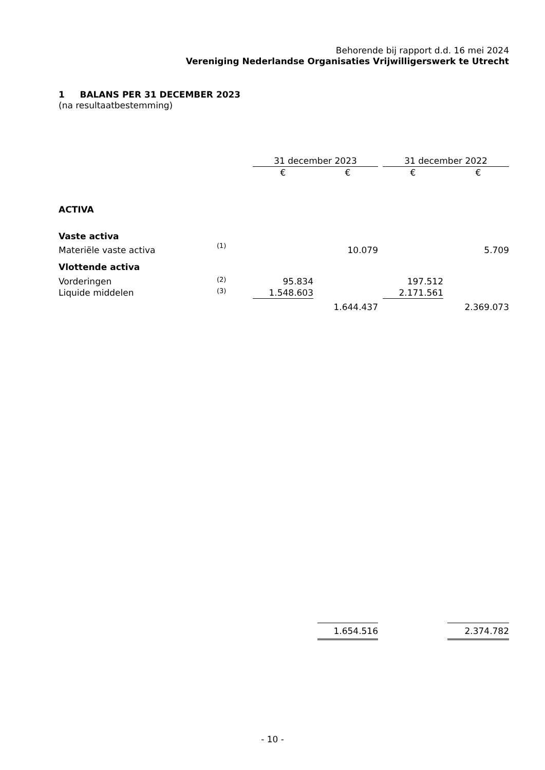Behorende bij rapport d.d. 16 mei 2024
Vereniging Nederlandse Organisaties Vrijwilligerswerk te Utrecht
1 BALANS PER 31 DECEMBER 2023
(na resultaatbestemming)
| | | 31 december 2023 | | | | 31 december 2022 | | |
| --- | --- | --- | --- | --- | --- | --- | --- | --- |
| | | € | | € | | € | | € |
| ACTIVA | | | | | | | | |
| Vaste activa | | | | | | | | |
| Materiële vaste activa | (1) | | | 10.079 | | | | 5.709 |
| Vlottende activa | | | | | | | | |
| Vorderingen | (2) | 95.834 | | | | 197.512 | | |
| Liquide middelen | (3) | 1.548.603 | | | | 2.171.561 | | |
| | | | | 1.644.437 | | | | 2.369.073 |
| | | | | 1.654.516 | | | | 2.374.782 |
- 10 -